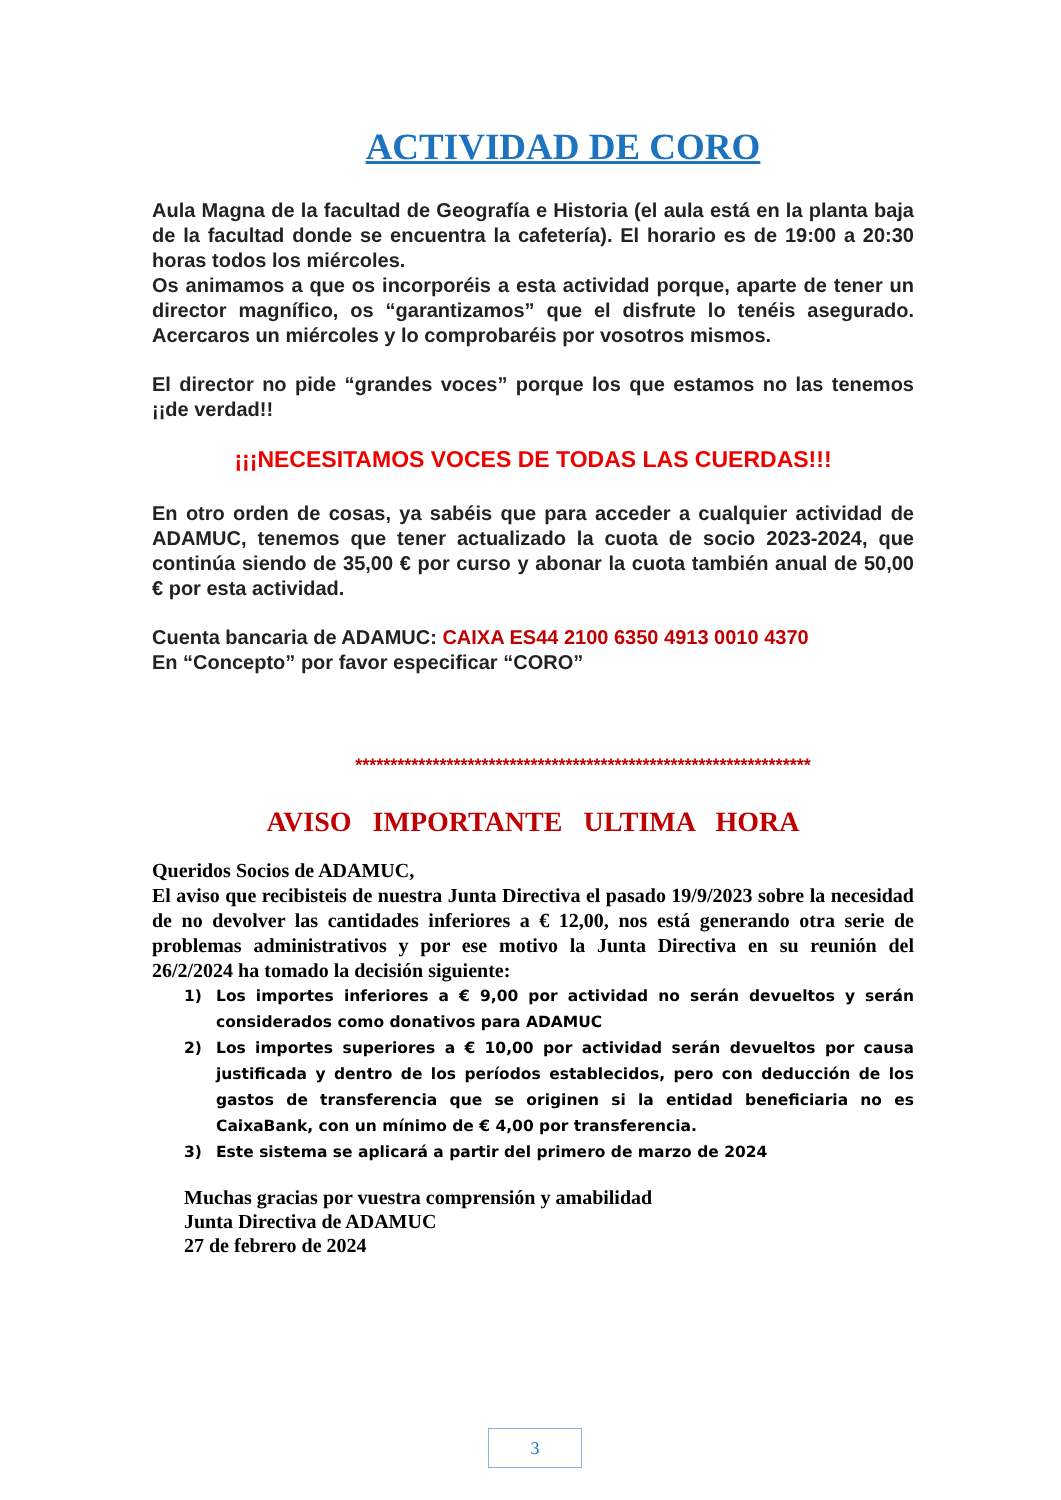ACTIVIDAD DE CORO
Aula Magna de la facultad de Geografía e Historia (el aula está en la planta baja de la facultad donde se encuentra la cafetería). El horario es de 19:00 a 20:30 horas todos los miércoles.
Os animamos a que os incorporéis a esta actividad porque, aparte de tener un director magnífico, os “garantizamos” que el disfrute lo tenéis asegurado. Acercaros un miércoles y lo comprobaréis por vosotros mismos.
El director no pide “grandes voces” porque los que estamos no las tenemos ¡¡de verdad!!
¡¡¡NECESITAMOS VOCES DE TODAS LAS CUERDAS!!!
En otro orden de cosas, ya sabéis que para acceder a cualquier actividad de ADAMUC, tenemos que tener actualizado la cuota de socio 2023-2024, que continúa siendo de 35,00 € por curso y abonar la cuota también anual de 50,00 € por esta actividad.
Cuenta bancaria de ADAMUC: CAIXA ES44 2100 6350 4913 0010 4370
En “Concepto” por favor especificar “CORO”
*****************************************************************
AVISO IMPORTANTE ULTIMA HORA
Queridos Socios de ADAMUC,
El aviso que recibisteis de nuestra Junta Directiva el pasado 19/9/2023 sobre la necesidad de no devolver las cantidades inferiores a € 12,00, nos está generando otra serie de problemas administrativos y por ese motivo la Junta Directiva en su reunión del 26/2/2024 ha tomado la decisión siguiente:
1) Los importes inferiores a € 9,00 por actividad no serán devueltos y serán considerados como donativos para ADAMUC
2) Los importes superiores a € 10,00 por actividad serán devueltos por causa justificada y dentro de los períodos establecidos, pero con deducción de los gastos de transferencia que se originen si la entidad beneficiaria no es CaixaBank, con un mínimo de € 4,00 por transferencia.
3) Este sistema se aplicará a partir del primero de marzo de 2024
Muchas gracias por vuestra comprensión y amabilidad
Junta Directiva de ADAMUC
27 de febrero de 2024
3